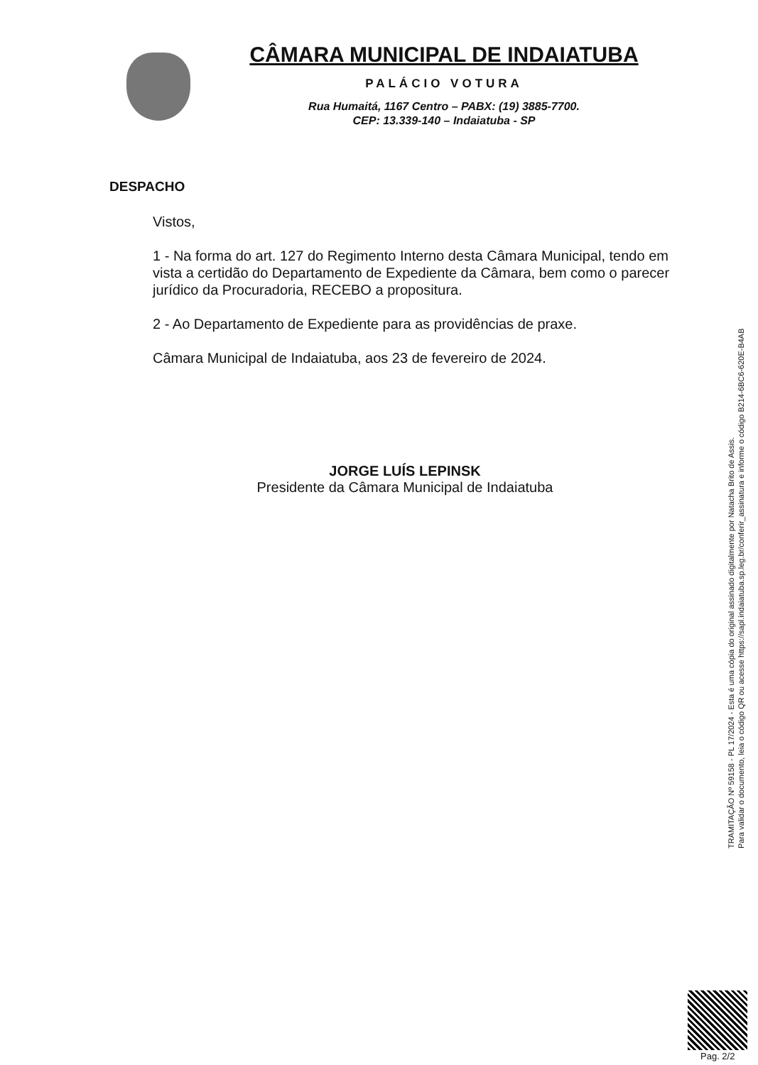CÂMARA MUNICIPAL DE INDAIATUBA
PALÁCIO VOTURA
Rua Humaitá, 1167 Centro – PABX: (19) 3885-7700.
CEP: 13.339-140 – Indaiatuba - SP
DESPACHO
Vistos,
1 - Na forma do art. 127 do Regimento Interno desta Câmara Municipal, tendo em vista a certidão do Departamento de Expediente da Câmara, bem como o parecer jurídico da Procuradoria, RECEBO a propositura.
2 - Ao Departamento de Expediente para as providências de praxe.
Câmara Municipal de Indaiatuba, aos 23 de fevereiro de 2024.
JORGE LUÍS LEPINSK
Presidente da Câmara Municipal de Indaiatuba
TRAMITAÇÃO Nº 59158 - PL 17/2024 - Esta é uma cópia do original assinado digitalmente por Natacha Brito de Assis.
Para validar o documento, leia o código QR ou acesse https://sapl.indaiatuba.sp.leg.br/conferir_assinatura e informe o código B214-6BC6-620E-B4AB
Pag. 2/2